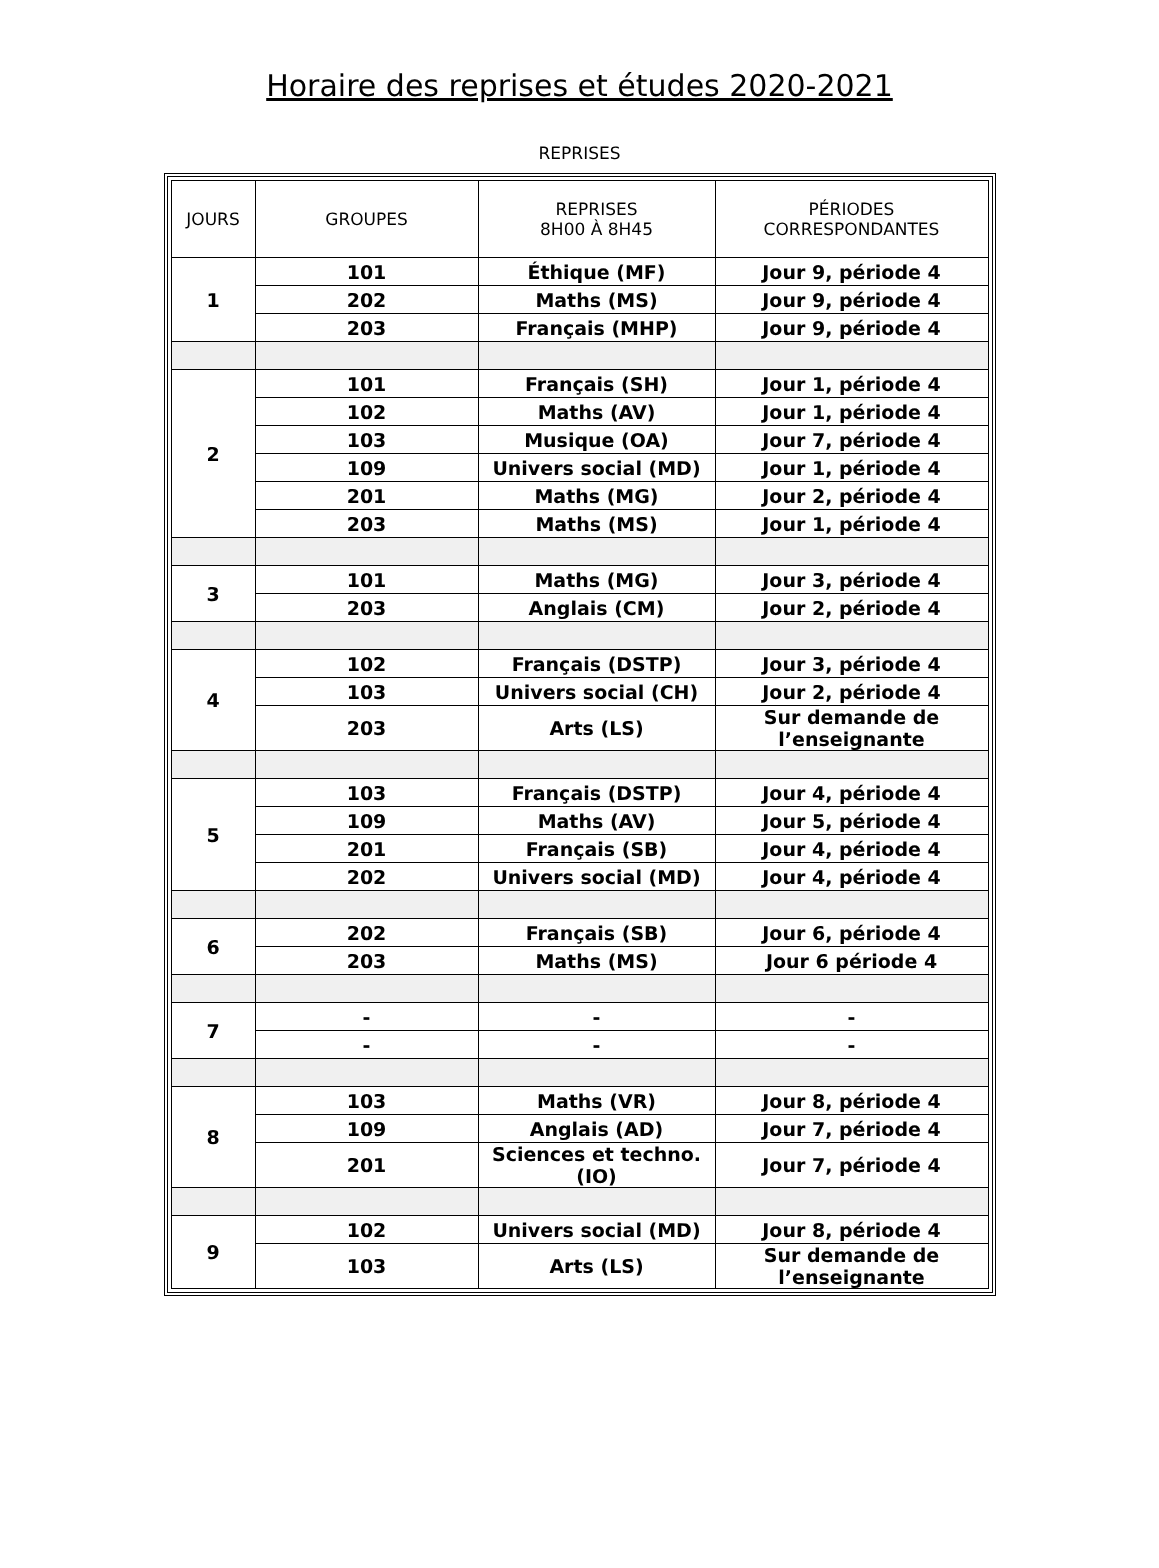Horaire des reprises et études 2020-2021
REPRISES
| JOURS | GROUPES | REPRISES 8H00 À 8H45 | PÉRIODES CORRESPONDANTES |
| --- | --- | --- | --- |
| 1 | 101 | Éthique (MF) | Jour 9, période 4 |
| | 202 | Maths (MS) | Jour 9, période 4 |
| | 203 | Français (MHP) | Jour 9, période 4 |
| 2 | 101 | Français (SH) | Jour 1, période 4 |
| | 102 | Maths (AV) | Jour 1, période 4 |
| | 103 | Musique (OA) | Jour 7, période 4 |
| | 109 | Univers social (MD) | Jour 1, période 4 |
| | 201 | Maths (MG) | Jour 2, période 4 |
| | 203 | Maths (MS) | Jour 1, période 4 |
| 3 | 101 | Maths (MG) | Jour 3, période 4 |
| | 203 | Anglais (CM) | Jour 2, période 4 |
| 4 | 102 | Français (DSTP) | Jour 3, période 4 |
| | 103 | Univers social (CH) | Jour 2, période 4 |
| | 203 | Arts (LS) | Sur demande de l’enseignante |
| 5 | 103 | Français (DSTP) | Jour 4, période 4 |
| | 109 | Maths (AV) | Jour 5, période 4 |
| | 201 | Français (SB) | Jour 4, période 4 |
| | 202 | Univers social (MD) | Jour 4, période 4 |
| 6 | 202 | Français (SB) | Jour 6, période 4 |
| | 203 | Maths (MS) | Jour 6 période 4 |
| 7 | - | - | - |
| | - | - | - |
| 8 | 103 | Maths (VR) | Jour 8, période 4 |
| | 109 | Anglais (AD) | Jour 7, période 4 |
| | 201 | Sciences et techno. (IO) | Jour 7, période 4 |
| 9 | 102 | Univers social (MD) | Jour 8, période 4 |
| | 103 | Arts (LS) | Sur demande de l’enseignante |